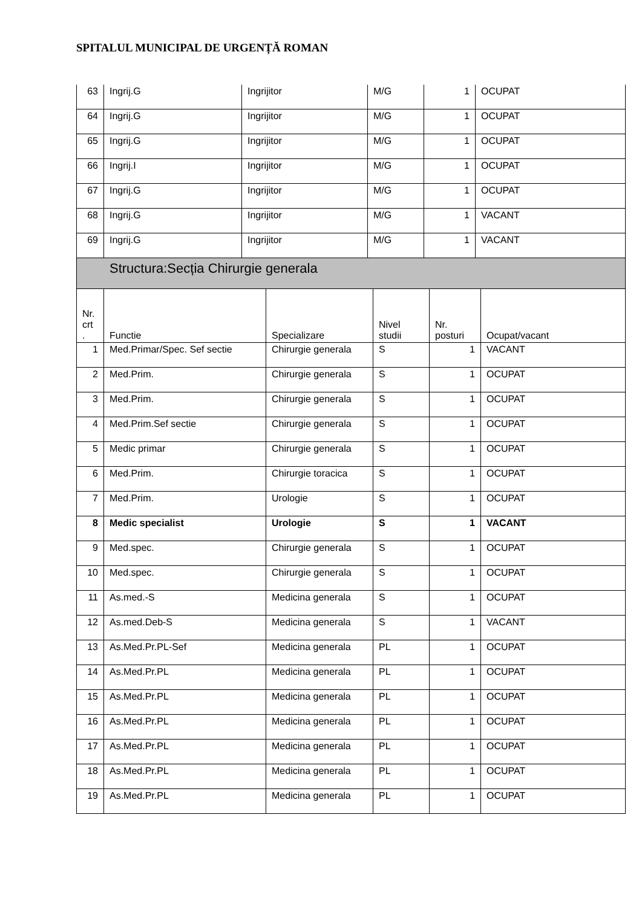SPITALUL MUNICIPAL DE URGENȚĂ ROMAN
| 63 | Ingrij.G | Ingrijitor | M/G | 1 | OCUPAT |
| 64 | Ingrij.G | Ingrijitor | M/G | 1 | OCUPAT |
| 65 | Ingrij.G | Ingrijitor | M/G | 1 | OCUPAT |
| 66 | Ingrij.I | Ingrijitor | M/G | 1 | OCUPAT |
| 67 | Ingrij.G | Ingrijitor | M/G | 1 | OCUPAT |
| 68 | Ingrij.G | Ingrijitor | M/G | 1 | VACANT |
| 69 | Ingrij.G | Ingrijitor | M/G | 1 | VACANT |
Structura:Secția Chirurgie generala
| Nr. crt . | Functie | Specializare | Nivel studii | Nr. posturi | Ocupat/vacant |
| --- | --- | --- | --- | --- | --- |
| 1 | Med.Primar/Spec. Sef sectie | Chirurgie generala | S | 1 | VACANT |
| 2 | Med.Prim. | Chirurgie generala | S | 1 | OCUPAT |
| 3 | Med.Prim. | Chirurgie generala | S | 1 | OCUPAT |
| 4 | Med.Prim.Sef sectie | Chirurgie generala | S | 1 | OCUPAT |
| 5 | Medic primar | Chirurgie generala | S | 1 | OCUPAT |
| 6 | Med.Prim. | Chirurgie toracica | S | 1 | OCUPAT |
| 7 | Med.Prim. | Urologie | S | 1 | OCUPAT |
| 8 | Medic specialist | Urologie | S | 1 | VACANT |
| 9 | Med.spec. | Chirurgie generala | S | 1 | OCUPAT |
| 10 | Med.spec. | Chirurgie generala | S | 1 | OCUPAT |
| 11 | As.med.-S | Medicina generala | S | 1 | OCUPAT |
| 12 | As.med.Deb-S | Medicina generala | S | 1 | VACANT |
| 13 | As.Med.Pr.PL-Sef | Medicina generala | PL | 1 | OCUPAT |
| 14 | As.Med.Pr.PL | Medicina generala | PL | 1 | OCUPAT |
| 15 | As.Med.Pr.PL | Medicina generala | PL | 1 | OCUPAT |
| 16 | As.Med.Pr.PL | Medicina generala | PL | 1 | OCUPAT |
| 17 | As.Med.Pr.PL | Medicina generala | PL | 1 | OCUPAT |
| 18 | As.Med.Pr.PL | Medicina generala | PL | 1 | OCUPAT |
| 19 | As.Med.Pr.PL | Medicina generala | PL | 1 | OCUPAT |